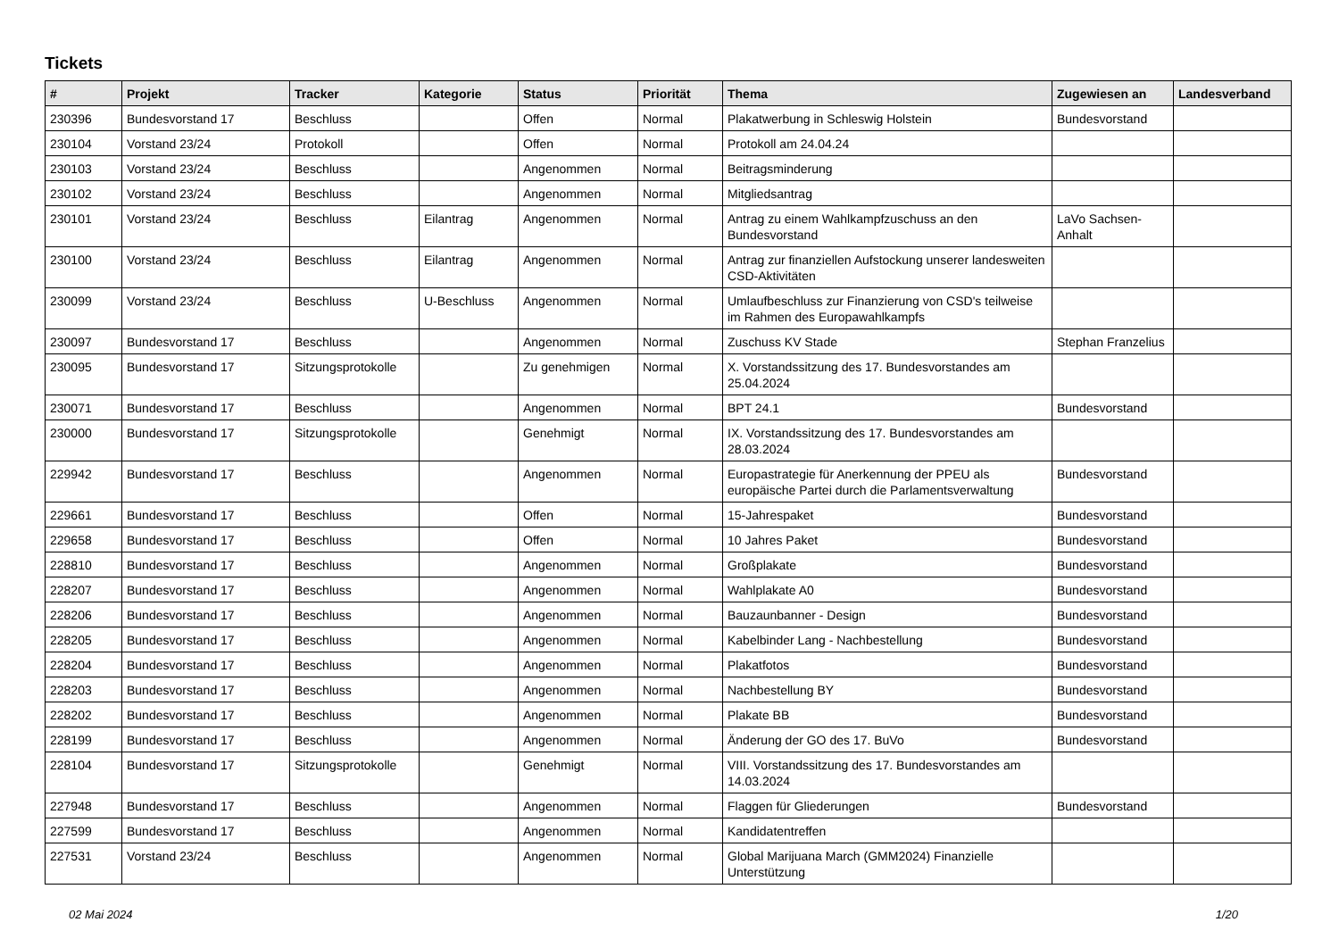Tickets
| # | Projekt | Tracker | Kategorie | Status | Priorität | Thema | Zugewiesen an | Landesverband |
| --- | --- | --- | --- | --- | --- | --- | --- | --- |
| 230396 | Bundesvorstand 17 | Beschluss | | Offen | Normal | Plakatwerbung in Schleswig Holstein | Bundesvorstand | |
| 230104 | Vorstand 23/24 | Protokoll | | Offen | Normal | Protokoll am 24.04.24 | | |
| 230103 | Vorstand 23/24 | Beschluss | | Angenommen | Normal | Beitragsminderung | | |
| 230102 | Vorstand 23/24 | Beschluss | | Angenommen | Normal | Mitgliedsantrag | | |
| 230101 | Vorstand 23/24 | Beschluss | Eilantrag | Angenommen | Normal | Antrag zu einem Wahlkampfzuschuss an den Bundesvorstand | LaVo Sachsen-Anhalt | |
| 230100 | Vorstand 23/24 | Beschluss | Eilantrag | Angenommen | Normal | Antrag zur finanziellen Aufstockung unserer landesweiten CSD-Aktivitäten | | |
| 230099 | Vorstand 23/24 | Beschluss | U-Beschluss | Angenommen | Normal | Umlaufbeschluss zur Finanzierung von CSD's teilweise im Rahmen des Europawahlkampfs | | |
| 230097 | Bundesvorstand 17 | Beschluss | | Angenommen | Normal | Zuschuss KV Stade | Stephan Franzelius | |
| 230095 | Bundesvorstand 17 | Sitzungsprotokolle | | Zu genehmigen | Normal | X. Vorstandssitzung des 17. Bundesvorstandes am 25.04.2024 | | |
| 230071 | Bundesvorstand 17 | Beschluss | | Angenommen | Normal | BPT 24.1 | Bundesvorstand | |
| 230000 | Bundesvorstand 17 | Sitzungsprotokolle | | Genehmigt | Normal | IX. Vorstandssitzung des 17. Bundesvorstandes am 28.03.2024 | | |
| 229942 | Bundesvorstand 17 | Beschluss | | Angenommen | Normal | Europastrategie für Anerkennung der PPEU als europäische Partei durch die Parlamentsverwaltung | Bundesvorstand | |
| 229661 | Bundesvorstand 17 | Beschluss | | Offen | Normal | 15-Jahrespaket | Bundesvorstand | |
| 229658 | Bundesvorstand 17 | Beschluss | | Offen | Normal | 10 Jahres Paket | Bundesvorstand | |
| 228810 | Bundesvorstand 17 | Beschluss | | Angenommen | Normal | Großplakate | Bundesvorstand | |
| 228207 | Bundesvorstand 17 | Beschluss | | Angenommen | Normal | Wahlplakate A0 | Bundesvorstand | |
| 228206 | Bundesvorstand 17 | Beschluss | | Angenommen | Normal | Bauzaunbanner - Design | Bundesvorstand | |
| 228205 | Bundesvorstand 17 | Beschluss | | Angenommen | Normal | Kabelbinder Lang - Nachbestellung | Bundesvorstand | |
| 228204 | Bundesvorstand 17 | Beschluss | | Angenommen | Normal | Plakatfotos | Bundesvorstand | |
| 228203 | Bundesvorstand 17 | Beschluss | | Angenommen | Normal | Nachbestellung BY | Bundesvorstand | |
| 228202 | Bundesvorstand 17 | Beschluss | | Angenommen | Normal | Plakate BB | Bundesvorstand | |
| 228199 | Bundesvorstand 17 | Beschluss | | Angenommen | Normal | Änderung der GO des 17. BuVo | Bundesvorstand | |
| 228104 | Bundesvorstand 17 | Sitzungsprotokolle | | Genehmigt | Normal | VIII. Vorstandssitzung des 17. Bundesvorstandes am 14.03.2024 | | |
| 227948 | Bundesvorstand 17 | Beschluss | | Angenommen | Normal | Flaggen für Gliederungen | Bundesvorstand | |
| 227599 | Bundesvorstand 17 | Beschluss | | Angenommen | Normal | Kandidatentreffen | | |
| 227531 | Vorstand 23/24 | Beschluss | | Angenommen | Normal | Global Marijuana March (GMM2024) Finanzielle Unterstützung | | |
02 Mai 2024 1/20